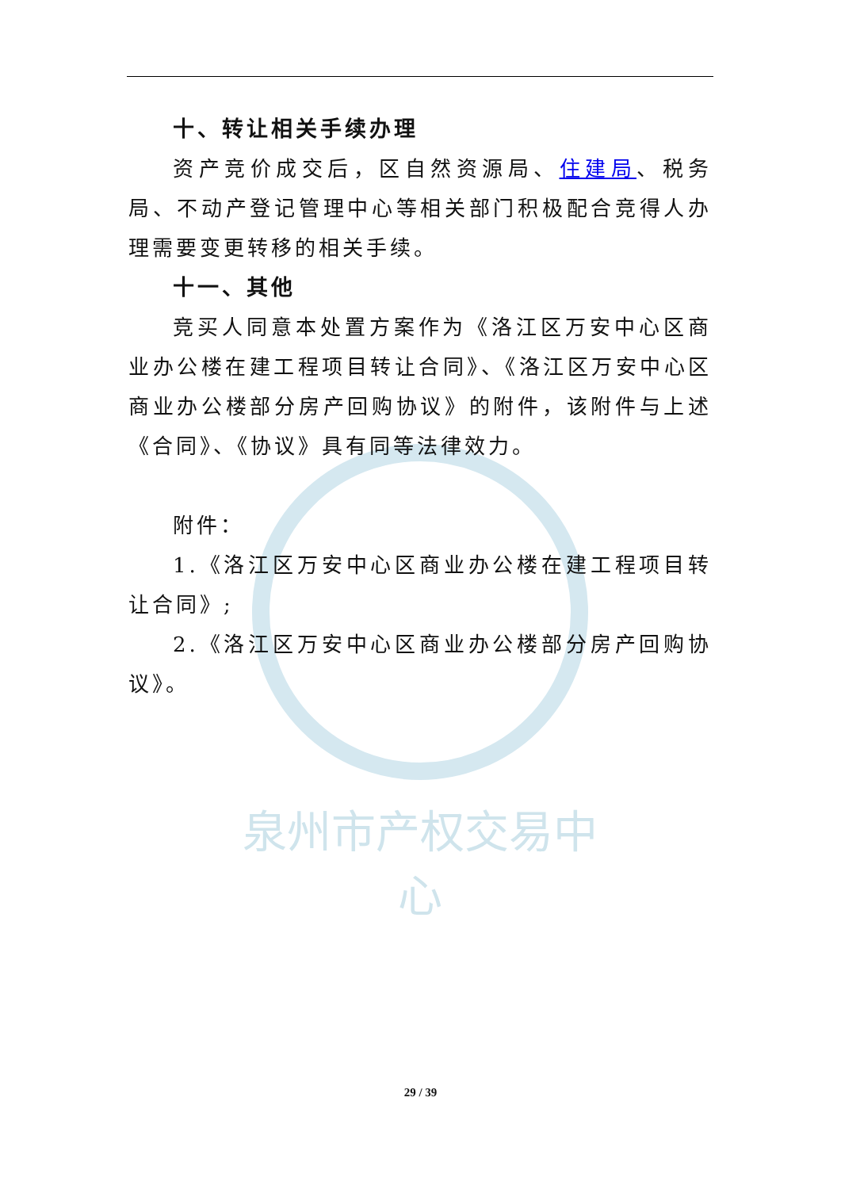泉州市产权交易中心
十、转让相关手续办理
资产竞价成交后，区自然资源局、住建局、税务局、不动产登记管理中心等相关部门积极配合竞得人办理需要变更转移的相关手续。
十一、其他
竞买人同意本处置方案作为《洛江区万安中心区商业办公楼在建工程项目转让合同》、《洛江区万安中心区商业办公楼部分房产回购协议》的附件，该附件与上述《合同》、《协议》具有同等法律效力。
附件：
1.《洛江区万安中心区商业办公楼在建工程项目转让合同》;
2.《洛江区万安中心区商业办公楼部分房产回购协议》。
29 / 39